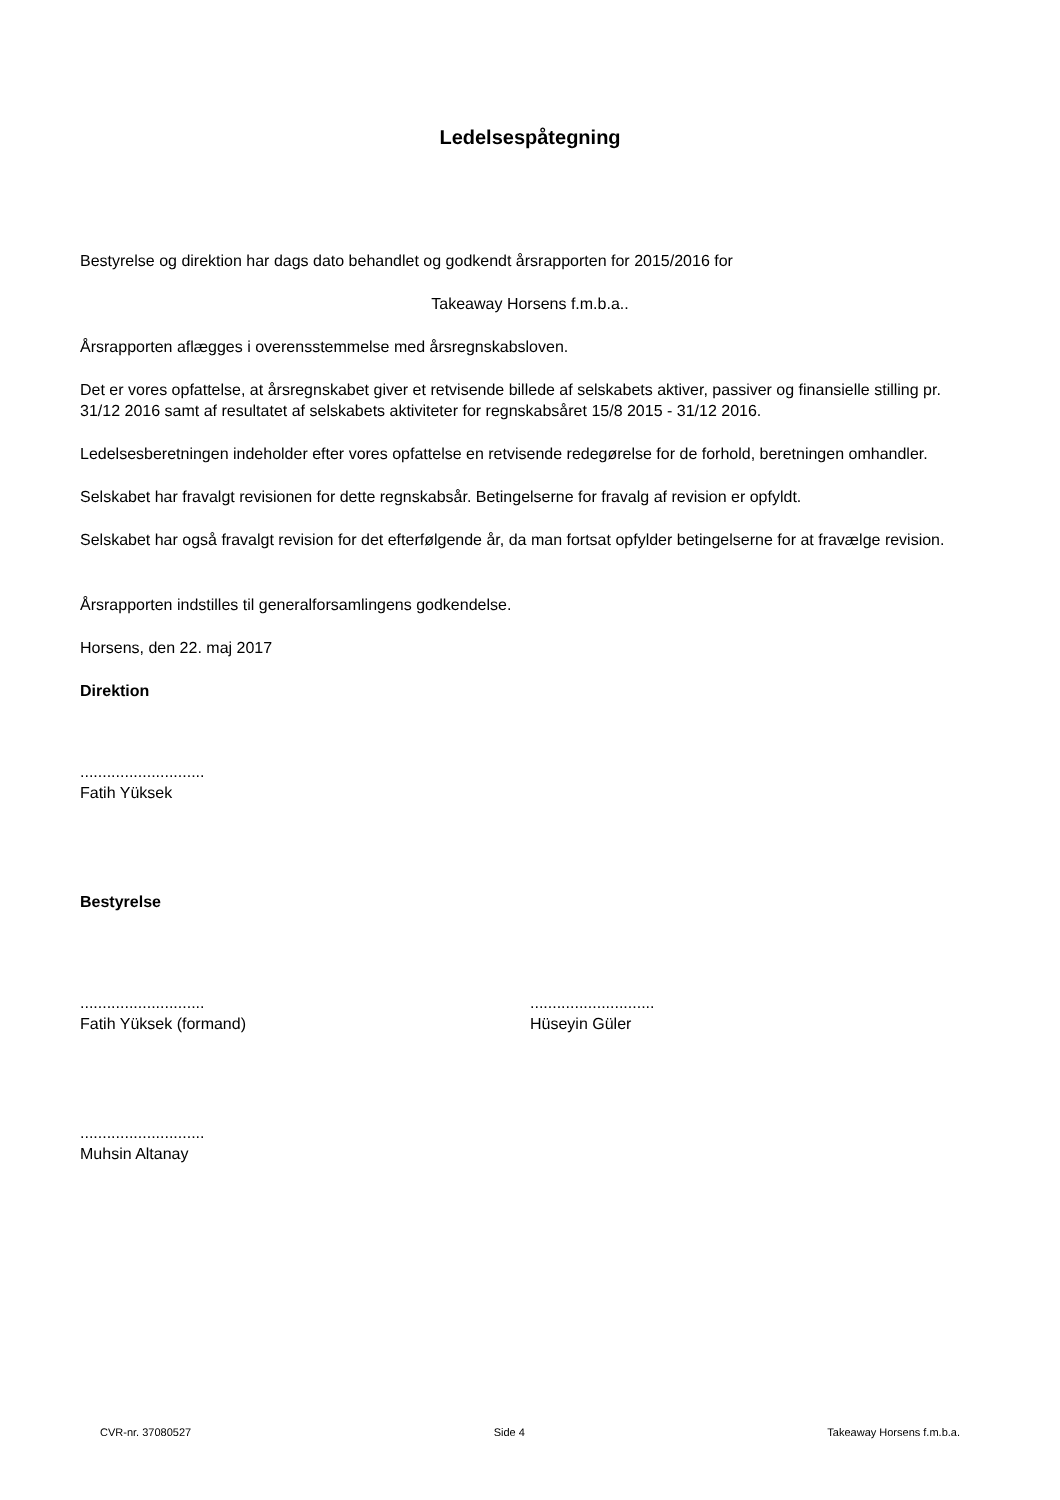Ledelsespåtegning
Bestyrelse og direktion har dags dato behandlet og godkendt årsrapporten for 2015/2016 for
Takeaway Horsens f.m.b.a..
Årsrapporten aflægges i overensstemmelse med årsregnskabsloven.
Det er vores opfattelse, at årsregnskabet giver et retvisende billede af selskabets aktiver, passiver og finansielle stilling pr. 31/12 2016 samt af resultatet af selskabets aktiviteter for regnskabsåret 15/8 2015 - 31/12 2016.
Ledelsesberetningen indeholder efter vores opfattelse en retvisende redegørelse for de forhold, beretningen omhandler.
Selskabet har fravalgt revisionen for dette regnskabsår. Betingelserne for fravalg af revision er opfyldt.
Selskabet har også fravalgt revision for det efterfølgende år, da man fortsat opfylder betingelserne for at fravælge revision.
Årsrapporten indstilles til generalforsamlingens godkendelse.
Horsens, den 22. maj 2017
Direktion
............................
Fatih Yüksek
Bestyrelse
............................
Fatih Yüksek (formand)
............................
Hüseyin Güler
............................
Muhsin Altanay
CVR-nr. 37080527 Side 4 Takeaway Horsens f.m.b.a.